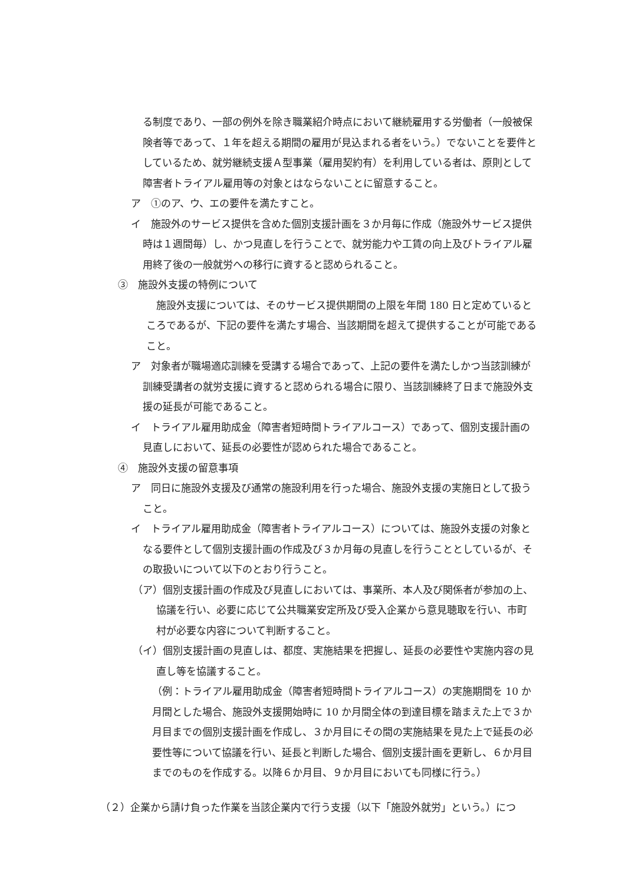る制度であり、一部の例外を除き職業紹介時点において継続雇用する労働者（一般被保険者等であって、１年を超える期間の雇用が見込まれる者をいう。）でないことを要件としているため、就労継続支援Ａ型事業（雇用契約有）を利用している者は、原則として障害者トライアル雇用等の対象とはならないことに留意すること。
ア　①のア、ウ、エの要件を満たすこと。
イ　施設外のサービス提供を含めた個別支援計画を３か月毎に作成（施設外サービス提供時は１週間毎）し、かつ見直しを行うことで、就労能力や工賃の向上及びトライアル雇用終了後の一般就労への移行に資すると認められること。
③　施設外支援の特例について
　施設外支援については、そのサービス提供期間の上限を年間 180 日と定めているところであるが、下記の要件を満たす場合、当該期間を超えて提供することが可能であること。
ア　対象者が職場適応訓練を受講する場合であって、上記の要件を満たしかつ当該訓練が訓練受講者の就労支援に資すると認められる場合に限り、当該訓練終了日まで施設外支援の延長が可能であること。
イ　トライアル雇用助成金（障害者短時間トライアルコース）であって、個別支援計画の見直しにおいて、延長の必要性が認められた場合であること。
④　施設外支援の留意事項
ア　同日に施設外支援及び通常の施設利用を行った場合、施設外支援の実施日として扱うこと。
イ　トライアル雇用助成金（障害者トライアルコース）については、施設外支援の対象となる要件として個別支援計画の作成及び３か月毎の見直しを行うこととしているが、その取扱いについて以下のとおり行うこと。
（ア）個別支援計画の作成及び見直しにおいては、事業所、本人及び関係者が参加の上、協議を行い、必要に応じて公共職業安定所及び受入企業から意見聴取を行い、市町村が必要な内容について判断すること。
（イ）個別支援計画の見直しは、都度、実施結果を把握し、延長の必要性や実施内容の見直し等を協議すること。
（例：トライアル雇用助成金（障害者短時間トライアルコース）の実施期間を 10 か月間とした場合、施設外支援開始時に 10 か月間全体の到達目標を踏まえた上で３か月目までの個別支援計画を作成し、３か月目にその間の実施結果を見た上で延長の必要性等について協議を行い、延長と判断した場合、個別支援計画を更新し、６か月目までのものを作成する。以降６か月目、９か月目においても同様に行う。）
（２）企業から請け負った作業を当該企業内で行う支援（以下「施設外就労」という。）につ